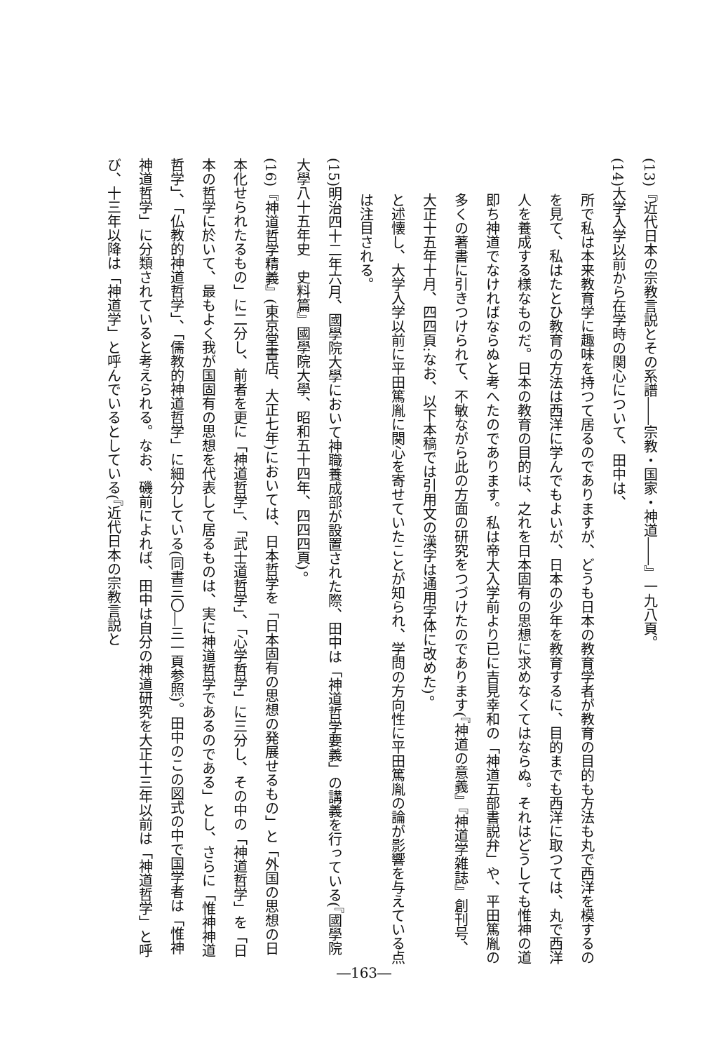(13)『近代日本の宗教言説とその系譜――宗教・国家・神道――』一九八頁。
(14)大学入学以前から在学時の関心について、田中は、
所で私は本来教育学に趣味を持つて居るのでありますが、どうも日本の教育学者が教育の目的も方法も丸で西洋を模するのを見て、私はたとひ教育の方法は西洋に学んでもよいが、日本の少年を教育するに、目的までも西洋に取つては、丸で西洋人を養成する様なものだ。日本の教育の目的は、之れを日本固有の思想に求めなくてはならぬ。それはどうしても惟神の道即ち神道でなければならぬと考へたのであります。私は帝大入学前より已に吉見幸和の「神道五部書説弁」や、平田篤胤の多くの著書に引きつけられて、不敏ながら此の方面の研究をつづけたのであります(『神道の意義』『神道学雑誌』創刊号、大正十五年十月、四四頁:なお、以下本稿では引用文の漢字は通用字体に改めた)。
と述懐し、大学入学以前に平田篤胤に関心を寄せていたことが知られ、学問の方向性に平田篤胤の論が影響を与えている点は注目される。
(15)明治四十二年六月、國學院大學において神職養成部が設置された際、田中は「神道哲学要義」の講義を行っている(『國學院大學八十五年史　史料篇』國學院大學、昭和五十四年、四四四頁)。
(16)『神道哲学精義』(東京堂書店、大正七年)においては、日本哲学を「日本固有の思想の発展せるもの」と「外国の思想の日本化せられたるもの」に二分し、前者を更に「神道哲学」、「武士道哲学」、「心学哲学」に三分し、その中の「神道哲学」を「日本の哲学に於いて、最もよく我が国固有の思想を代表して居るものは、実に神道哲学であるのである」とし、さらに「惟神神道哲学」、「仏教的神道哲学」、「儒教的神道哲学」に細分している(同書三〇―三一頁参照)。田中のこの図式の中で国学者は「惟神神道哲学」に分類されていると考えられる。なお、磯前によれば、田中は自分の神道研究を大正十三年以前は「神道哲学」と呼び、十三年以降は「神道学」と呼んでいるとしている(『近代日本の宗教言説と
―163―